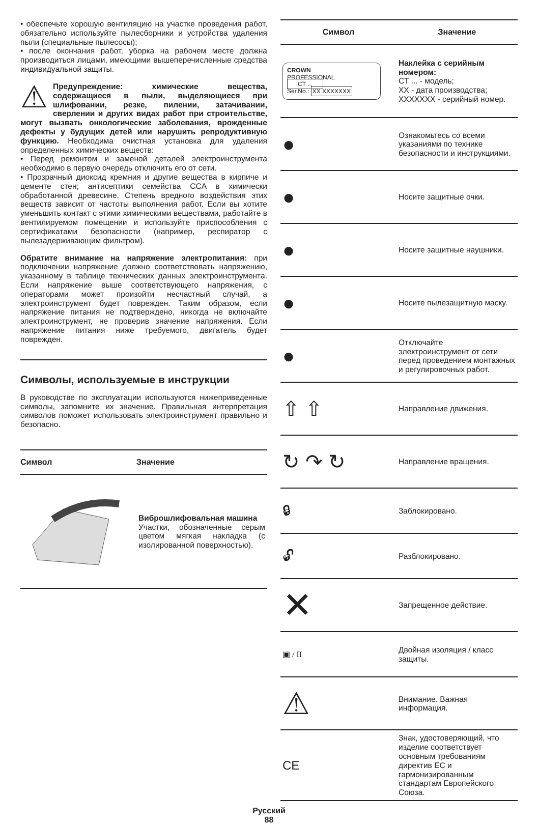• обеспечьте хорошую вентиляцию на участке проведения работ, обязательно используйте пылесборники и устройства удаления пыли (специальные пылесосы);
• после окончания работ, уборка на рабочем месте должна производиться лицами, имеющими вышеперечисленные средства индивидуальной защиты.
⚠ Предупреждение: химические вещества, содержащиеся в пыли, выделяющиеся при шлифовании, резке, пилении, затачивании, сверлении и других видах работ при строительстве, могут вызвать онкологические заболевания, врожденные дефекты у будущих детей или нарушить репродуктивную функцию. Необходима очистная установка для удаления определенных химических веществ:
• Перед ремонтом и заменой деталей электроинструмента необходимо в первую очередь отключить его от сети.
• Прозрачный диоксид кремния и другие вещества в кирпиче и цементе стен; антисептики семейства CCA в химически обработанной древесине. Степень вредного воздействия этих веществ зависит от частоты выполнения работ. Если вы хотите уменьшить контакт с этими химическими веществами, работайте в вентилируемом помещении и используйте приспособления с сертификатами безопасности (например, респиратор с пылезадерживающим фильтром).
Обратите внимание на напряжение электропитания: при подключении напряжение должно соответствовать напряжению, указанному в таблице технических данных электроинструмента. Если напряжение выше соответствующего напряжения, с операторами может произойти несчастный случай, а электроинструмент будет поврежден. Таким образом, если напряжение питания не подтверждено, никогда не включайте электроинструмент, не проверив значение напряжения. Если напряжение питания ниже требуемого, двигатель будет поврежден.
Символы, используемые в инструкции
В руководстве по эксплуатации используются нижеприведенные символы, запомните их значение. Правильная интерпретация символов поможет использовать электроинструмент правильно и безопасно.
| Символ | Значение |
| --- | --- |
| | Виброшлифовальная машина Участки, обозначенные серым цветом мягкая накладка (с изолированной поверхностью). |
| Символ | Значение |
| --- | --- |
| CROWN PROFESSIONAL CT ... Ser.No.: XX XXXXXXX | Наклейка с серийным номером: CT ... - модель; XX - дата производства; XXXXXXX - серийный номер. |
| ● | Ознакомьтесь со всеми указаниями по технике безопасности и инструкциями. |
| ● | Носите защитные очки. |
| ● | Носите защитные наушники. |
| ● | Носите пылезащитную маску. |
| ● | Отключайте электроинструмент от сети перед проведением монтажных и регулировочных работ. |
| ⇧ ⇧ | Направление движения. |
| ↻ ↷ ↻ | Направление вращения. |
| 🔒︎ | Заблокировано. |
| 🔓︎ | Разблокировано. |
| ✕ | Запрещенное действие. |
| ▣ / II | Двойная изоляция / класс защиты. |
| ⚠ | Внимание. Важная информация. |
| CE | Знак, удостоверяющий, что изделие соответствует основным требованиям директив ЕС и гармонизированным стандартам Европейского Союза. |
Русский
88